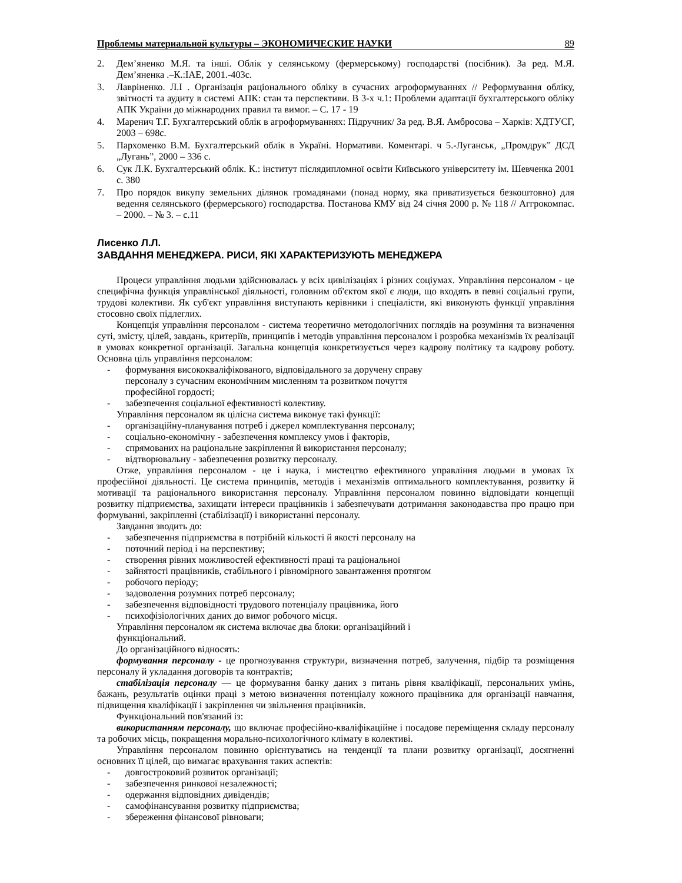Проблемы материальной культуры – ЭКОНОМИЧЕСКИЕ НАУКИ 89
2. Дем’яненко М.Я. та інші. Облік у селянському (фермерському) господарстві (посібник). За ред. М.Я. Дем’яненка .–К.:ІАЕ, 2001.-403с.
3. Лавріненко. Л.І . Організація раціонального обліку в сучасних агроформуваннях // Реформування обліку, звітності та аудиту в системі АПК: стан та перспективи. В 3-х ч.1: Проблеми адаптації бухгалтерського обліку АПК України до міжнародних правил та вимог. – С. 17 - 19
4. Маренич Т.Г. Бухгалтерський облік в агроформуваннях: Підручник/ За ред. В.Я. Амбросова – Харків: ХДТУСГ, 2003 – 698с.
5. Пархоменко В.М. Бухгалтерський облік в Україні. Нормативи. Коментарі. ч 5.-Луганськ, „Промдрук” ДСД „Лугань”, 2000 – 336 с.
6. Сук Л.К. Бухгалтерський облік. К.: інститут післядипломної освіти Київського університету ім. Шевченка 2001 с. 380
7. Про порядок викупу земельних ділянок громадянами (понад норму, яка приватизується безкоштовно) для ведення селянського (фермерського) господарства. Постанова КМУ від 24 січня 2000 р. № 118 // Аггрокомпас. – 2000. – № 3. – с.11
Лисенко Л.Л.
ЗАВДАННЯ МЕНЕДЖЕРА. РИСИ, ЯКІ ХАРАКТЕРИЗУЮТЬ МЕНЕДЖЕРА
Процеси управління людьми здійснювалась у всіх цивілізаціях і різних соціумах. Управління персоналом - це специфічна функція управлінської діяльності, головним об'єктом якої є люди, що входять в певні соціальні групи, трудові колективи. Як суб'єкт управління виступають керівники і спеціалісти, які виконують функції управління стосовно своїх підлеглих.
Концепція управління персоналом - система теоретично методологічних поглядів на розуміння та визначення суті, змісту, цілей, завдань, критеріїв, принципів і методів управління персоналом і розробка механізмів їх реалізації в умовах конкретної організації. Загальна концепція конкретизується через кадрову політику та кадрову роботу. Основна ціль управління персоналом:
- формування висококваліфікованого, відповідального за доручену справу
персоналу з сучасним економічним мисленням та розвитком почуття
професійної гордості;
- забезпечення соціальної ефективності колективу.
Управління персоналом як цілісна система виконує такі функції:
- організаційну-планування потреб і джерел комплектування персоналу;
- соціально-економічну - забезпечення комплексу умов і факторів,
- спрямованих на раціональне закріплення й використання персоналу;
- відтворювальну - забезпечення розвитку персоналу.
Отже, управління персоналом - це і наука, і мистецтво ефективного управління людьми в умовах їх професійної діяльності. Це система принципів, методів і механізмів оптимального комплектування, розвитку й мотивації та раціонального використання персоналу. Управління персоналом повинно відповідати концепції розвитку підприємства, захищати інтереси працівників і забезпечувати дотримання законодавства про працю при формуванні, закріпленні (стабілізації) і використанні персоналу.
Завдання зводить до:
- забезпечення підприємства в потрібній кількості й якості персоналу на
- поточний період і на перспективу;
- створення рівних можливостей ефективності праці та раціональної
- зайнятості працівників, стабільного і рівномірного завантаження протягом
- робочого періоду;
- задоволення розумних потреб персоналу;
- забезпечення відповідності трудового потенціалу працівника, його
- психофізіологічних даних до вимог робочого місця.
Управління персоналом як система включає два блоки: організаційний і
функціональний.
До організаційного відносять:
формування персоналу - це прогнозування структури, визначення потреб, залучення, підбір та розміщення персоналу й укладання договорів та контрактів;
стабілізація персоналу — це формування банку даних з питань рівня кваліфікації, персональних умінь, бажань, результатів оцінки праці з метою визначення потенціалу кожного працівника для організації навчання, підвищення кваліфікації і закріплення чи звільнення працівників.
Функціональний пов'язаний із:
використанням персоналу, що включає професійно-кваліфікаційне і посадове переміщення складу персоналу та робочих місць, покращення морально-психологічного клімату в колективі.
Управління персоналом повинно орієнтуватись на тенденції та плани розвитку організації, досягненні основних її цілей, що вимагає врахування таких аспектів:
- довгостроковий розвиток організації;
- забезпечення ринкової незалежності;
- одержання відповідних дивідендів;
- самофінансування розвитку підприємства;
- збереження фінансової рівноваги;